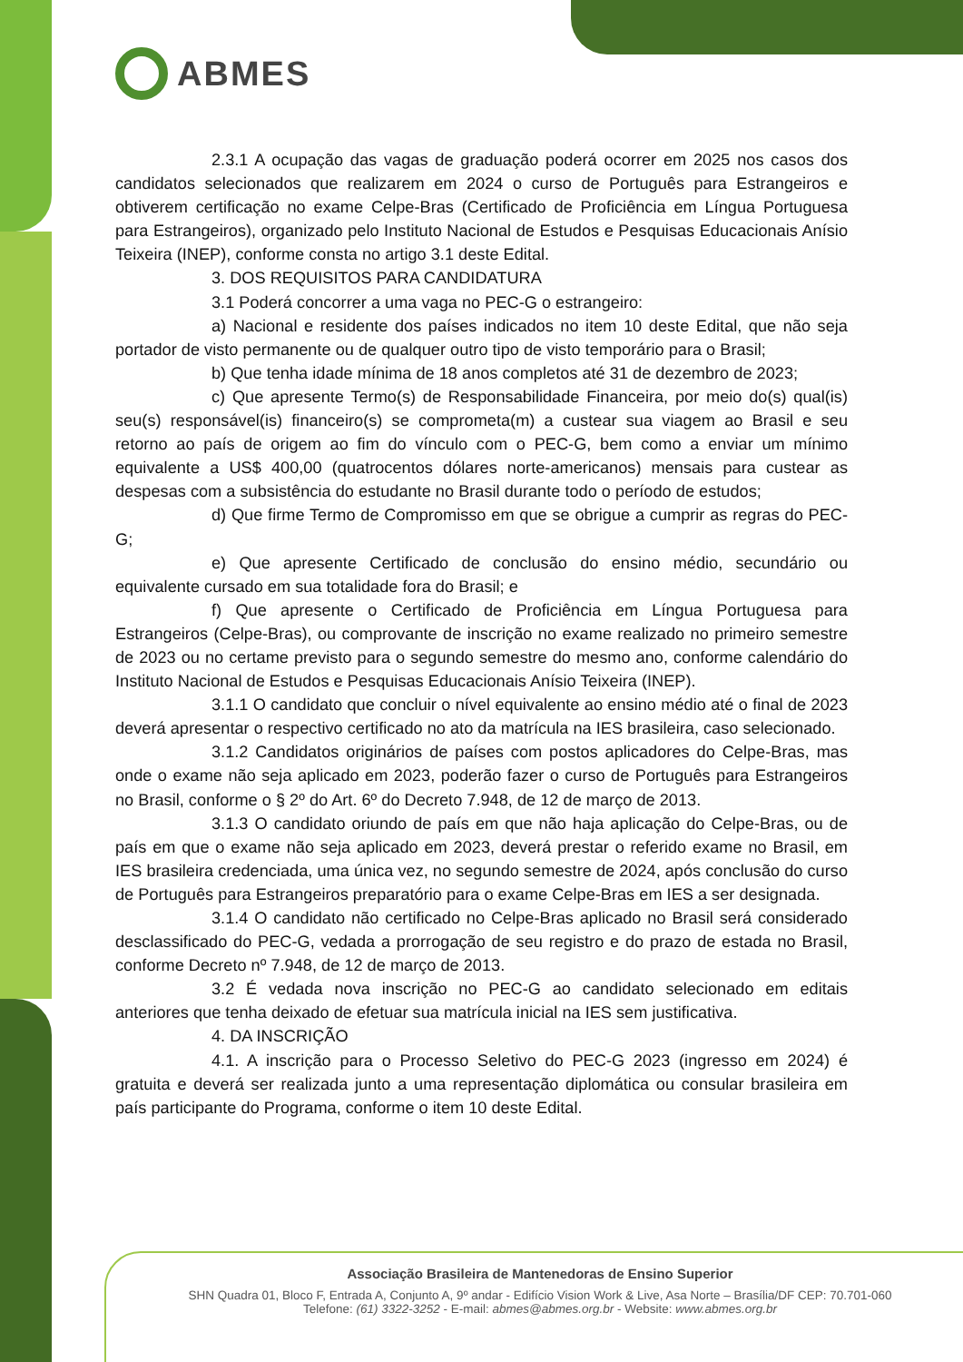ABMES
2.3.1 A ocupação das vagas de graduação poderá ocorrer em 2025 nos casos dos candidatos selecionados que realizarem em 2024 o curso de Português para Estrangeiros e obtiverem certificação no exame Celpe-Bras (Certificado de Proficiência em Língua Portuguesa para Estrangeiros), organizado pelo Instituto Nacional de Estudos e Pesquisas Educacionais Anísio Teixeira (INEP), conforme consta no artigo 3.1 deste Edital.
3. DOS REQUISITOS PARA CANDIDATURA
3.1 Poderá concorrer a uma vaga no PEC-G o estrangeiro:
a) Nacional e residente dos países indicados no item 10 deste Edital, que não seja portador de visto permanente ou de qualquer outro tipo de visto temporário para o Brasil;
b) Que tenha idade mínima de 18 anos completos até 31 de dezembro de 2023;
c) Que apresente Termo(s) de Responsabilidade Financeira, por meio do(s) qual(is) seu(s) responsável(is) financeiro(s) se comprometa(m) a custear sua viagem ao Brasil e seu retorno ao país de origem ao fim do vínculo com o PEC-G, bem como a enviar um mínimo equivalente a US$ 400,00 (quatrocentos dólares norte-americanos) mensais para custear as despesas com a subsistência do estudante no Brasil durante todo o período de estudos;
d) Que firme Termo de Compromisso em que se obrigue a cumprir as regras do PEC-G;
e) Que apresente Certificado de conclusão do ensino médio, secundário ou equivalente cursado em sua totalidade fora do Brasil; e
f) Que apresente o Certificado de Proficiência em Língua Portuguesa para Estrangeiros (Celpe-Bras), ou comprovante de inscrição no exame realizado no primeiro semestre de 2023 ou no certame previsto para o segundo semestre do mesmo ano, conforme calendário do Instituto Nacional de Estudos e Pesquisas Educacionais Anísio Teixeira (INEP).
3.1.1 O candidato que concluir o nível equivalente ao ensino médio até o final de 2023 deverá apresentar o respectivo certificado no ato da matrícula na IES brasileira, caso selecionado.
3.1.2 Candidatos originários de países com postos aplicadores do Celpe-Bras, mas onde o exame não seja aplicado em 2023, poderão fazer o curso de Português para Estrangeiros no Brasil, conforme o § 2º do Art. 6º do Decreto 7.948, de 12 de março de 2013.
3.1.3 O candidato oriundo de país em que não haja aplicação do Celpe-Bras, ou de país em que o exame não seja aplicado em 2023, deverá prestar o referido exame no Brasil, em IES brasileira credenciada, uma única vez, no segundo semestre de 2024, após conclusão do curso de Português para Estrangeiros preparatório para o exame Celpe-Bras em IES a ser designada.
3.1.4 O candidato não certificado no Celpe-Bras aplicado no Brasil será considerado desclassificado do PEC-G, vedada a prorrogação de seu registro e do prazo de estada no Brasil, conforme Decreto nº 7.948, de 12 de março de 2013.
3.2 É vedada nova inscrição no PEC-G ao candidato selecionado em editais anteriores que tenha deixado de efetuar sua matrícula inicial na IES sem justificativa.
4. DA INSCRIÇÃO
4.1. A inscrição para o Processo Seletivo do PEC-G 2023 (ingresso em 2024) é gratuita e deverá ser realizada junto a uma representação diplomática ou consular brasileira em país participante do Programa, conforme o item 10 deste Edital.
Associação Brasileira de Mantenedoras de Ensino Superior
SHN Quadra 01, Bloco F, Entrada A, Conjunto A, 9º andar - Edifício Vision Work & Live, Asa Norte – Brasília/DF CEP: 70.701-060
Telefone: (61) 3322-3252 - E-mail: abmes@abmes.org.br - Website: www.abmes.org.br